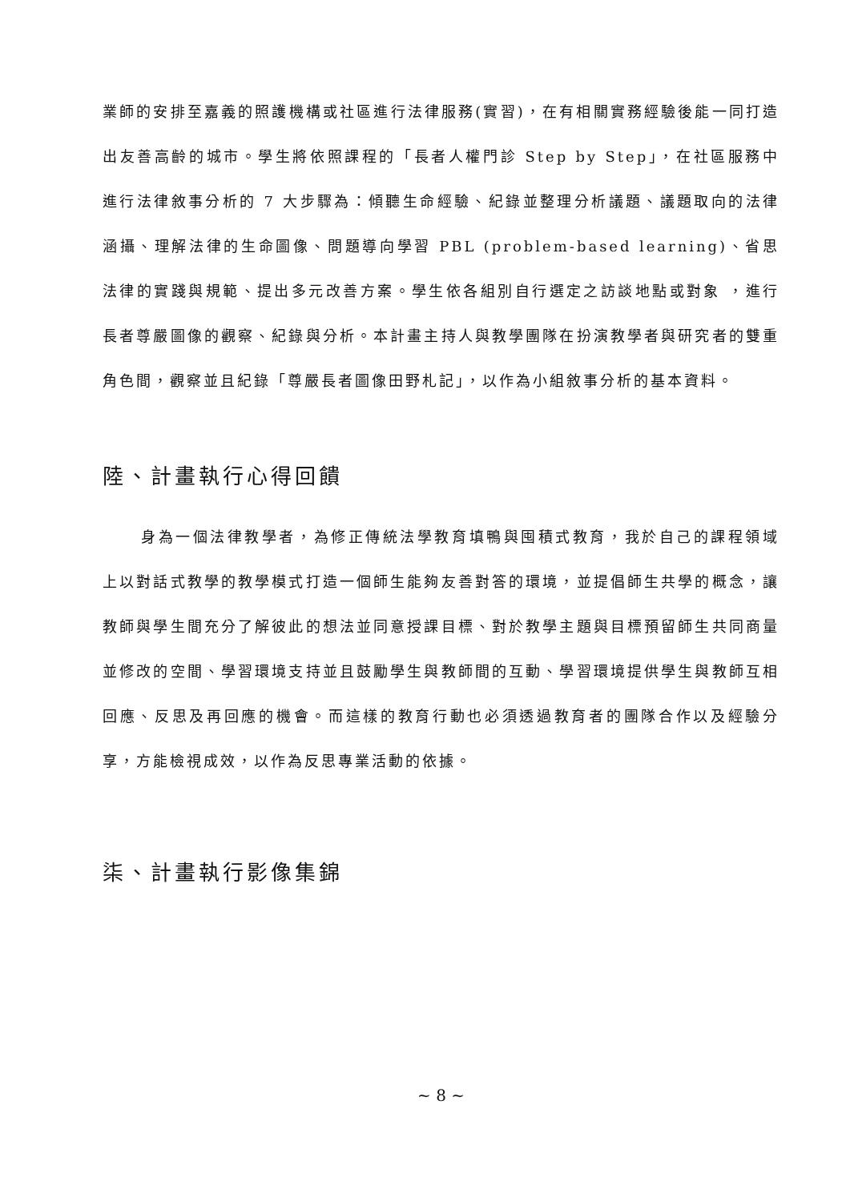業師的安排至嘉義的照護機構或社區進行法律服務(實習)，在有相關實務經驗後能一同打造出友善高齡的城市。學生將依照課程的「長者人權門診 Step by Step」，在社區服務中進行法律敘事分析的 7 大步驟為：傾聽生命經驗、紀錄並整理分析議題、議題取向的法律涵攝、理解法律的生命圖像、問題導向學習 PBL (problem-based learning)、省思法律的實踐與規範、提出多元改善方案。學生依各組別自行選定之訪談地點或對象 ，進行長者尊嚴圖像的觀察、紀錄與分析。本計畫主持人與教學團隊在扮演教學者與研究者的雙重角色間，觀察並且紀錄「尊嚴長者圖像田野札記」，以作為小組敘事分析的基本資料。
陸、計畫執行心得回饋
身為一個法律教學者，為修正傳統法學教育填鴨與囤積式教育，我於自己的課程領域上以對話式教學的教學模式打造一個師生能夠友善對答的環境，並提倡師生共學的概念，讓教師與學生間充分了解彼此的想法並同意授課目標、對於教學主題與目標預留師生共同商量並修改的空間、學習環境支持並且鼓勵學生與教師間的互動、學習環境提供學生與教師互相回應、反思及再回應的機會。而這樣的教育行動也必須透過教育者的團隊合作以及經驗分享，方能檢視成效，以作為反思專業活動的依據。
柒、計畫執行影像集錦
~ 8 ~